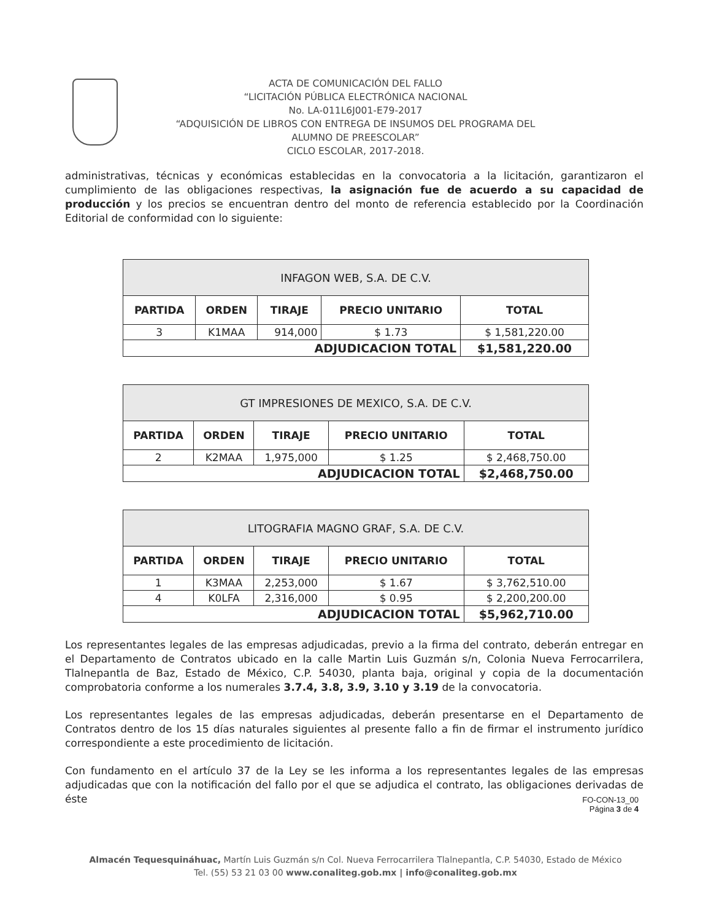ACTA DE COMUNICACIÓN DEL FALLO
“LICITACIÓN PÚBLICA ELECTRÓNICA NACIONAL
No. LA-011L6J001-E79-2017
“ADQUISICIÓN DE LIBROS CON ENTREGA DE INSUMOS DEL PROGRAMA DEL
ALUMNO DE PREESCOLAR”
CICLO ESCOLAR, 2017-2018.
administrativas, técnicas y económicas establecidas en la convocatoria a la licitación, garantizaron el cumplimiento de las obligaciones respectivas, la asignación fue de acuerdo a su capacidad de producción y los precios se encuentran dentro del monto de referencia establecido por la Coordinación Editorial de conformidad con lo siguiente:
| INFAGON WEB, S.A. DE C.V. | | | | |
| --- | --- | --- | --- | --- |
| PARTIDA | ORDEN | TIRAJE | PRECIO UNITARIO | TOTAL |
| 3 | K1MAA | 914,000 | $ 1.73 | $ 1,581,220.00 |
| ADJUDICACION TOTAL | | | | $1,581,220.00 |
| GT IMPRESIONES DE MEXICO, S.A. DE C.V. | | | | |
| --- | --- | --- | --- | --- |
| PARTIDA | ORDEN | TIRAJE | PRECIO UNITARIO | TOTAL |
| 2 | K2MAA | 1,975,000 | $ 1.25 | $ 2,468,750.00 |
| ADJUDICACION TOTAL | | | | $2,468,750.00 |
| LITOGRAFIA MAGNO GRAF, S.A. DE C.V. | | | | |
| --- | --- | --- | --- | --- |
| PARTIDA | ORDEN | TIRAJE | PRECIO UNITARIO | TOTAL |
| 1 | K3MAA | 2,253,000 | $ 1.67 | $ 3,762,510.00 |
| 4 | K0LFA | 2,316,000 | $ 0.95 | $ 2,200,200.00 |
| ADJUDICACION TOTAL | | | | $5,962,710.00 |
Los representantes legales de las empresas adjudicadas, previo a la firma del contrato, deberán entregar en el Departamento de Contratos ubicado en la calle Martin Luis Guzmán s/n, Colonia Nueva Ferrocarrilera, Tlalnepantla de Baz, Estado de México, C.P. 54030, planta baja, original y copia de la documentación comprobatoria conforme a los numerales 3.7.4, 3.8, 3.9, 3.10 y 3.19 de la convocatoria.
Los representantes legales de las empresas adjudicadas, deberán presentarse en el Departamento de Contratos dentro de los 15 días naturales siguientes al presente fallo a fin de firmar el instrumento jurídico correspondiente a este procedimiento de licitación.
Con fundamento en el artículo 37 de la Ley se les informa a los representantes legales de las empresas adjudicadas que con la notificación del fallo por el que se adjudica el contrato, las obligaciones derivadas de éste
FO-CON-13_00
Página 3 de 4
Almacén Tequesquináhuac, Martín Luis Guzmán s/n Col. Nueva Ferrocarrilera Tlalnepantla, C.P. 54030, Estado de México
Tel. (55) 53 21 03 00 www.conaliteg.gob.mx | info@conaliteg.gob.mx